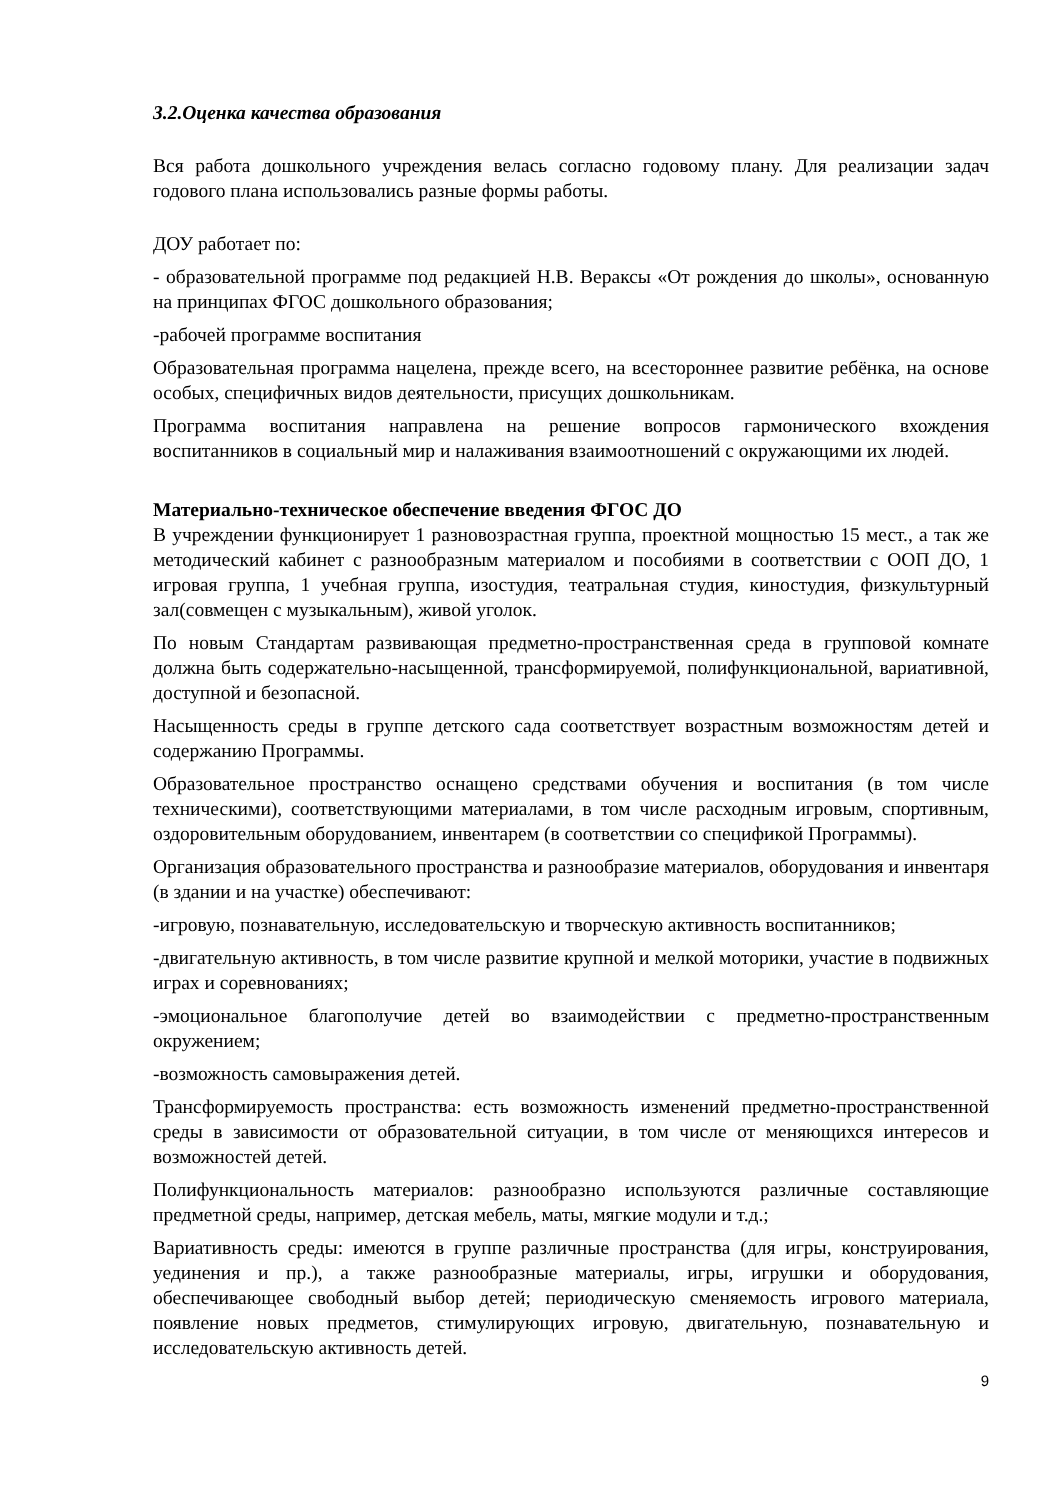3.2.Оценка качества образования
Вся работа дошкольного учреждения велась согласно годовому плану. Для реализации задач годового плана использовались разные формы работы.
ДОУ работает по:
- образовательной программе под редакцией Н.В. Вераксы «От рождения до школы», основанную на принципах ФГОС дошкольного образования;
-рабочей программе воспитания
Образовательная программа нацелена, прежде всего, на всестороннее развитие ребёнка, на основе особых, специфичных видов деятельности, присущих дошкольникам.
Программа воспитания направлена на решение вопросов гармонического вхождения воспитанников в социальный мир и налаживания взаимоотношений с окружающими их людей.
Материально-техническое обеспечение введения ФГОС ДО
В учреждении функционирует 1 разновозрастная группа, проектной мощностью 15 мест., а так же методический кабинет с разнообразным материалом и пособиями в соответствии с ООП ДО, 1 игровая группа, 1 учебная группа, изостудия, театральная студия, киностудия, физкультурный зал(совмещен с музыкальным), живой уголок.
По новым Стандартам развивающая предметно-пространственная среда в групповой комнате должна быть содержательно-насыщенной, трансформируемой, полифункциональной, вариативной, доступной и безопасной.
Насыщенность среды в группе детского сада соответствует возрастным возможностям детей и содержанию Программы.
Образовательное пространство оснащено средствами обучения и воспитания (в том числе техническими), соответствующими материалами, в том числе расходным игровым, спортивным, оздоровительным оборудованием, инвентарем (в соответствии со спецификой Программы).
Организация образовательного пространства и разнообразие материалов, оборудования и инвентаря (в здании и на участке) обеспечивают:
-игровую, познавательную, исследовательскую и творческую активность воспитанников;
-двигательную активность, в том числе развитие крупной и мелкой моторики, участие в подвижных играх и соревнованиях;
-эмоциональное благополучие детей во взаимодействии с предметно-пространственным окружением;
-возможность самовыражения детей.
Трансформируемость пространства: есть возможность изменений предметно-пространственной среды в зависимости от образовательной ситуации, в том числе от меняющихся интересов и возможностей детей.
Полифункциональность материалов: разнообразно используются различные составляющие предметной среды, например, детская мебель, маты, мягкие модули и т.д.;
Вариативность среды: имеются в группе различные пространства (для игры, конструирования, уединения и пр.), а также разнообразные материалы, игры, игрушки и оборудования, обеспечивающее свободный выбор детей; периодическую сменяемость игрового материала, появление новых предметов, стимулирующих игровую, двигательную, познавательную и исследовательскую активность детей.
9